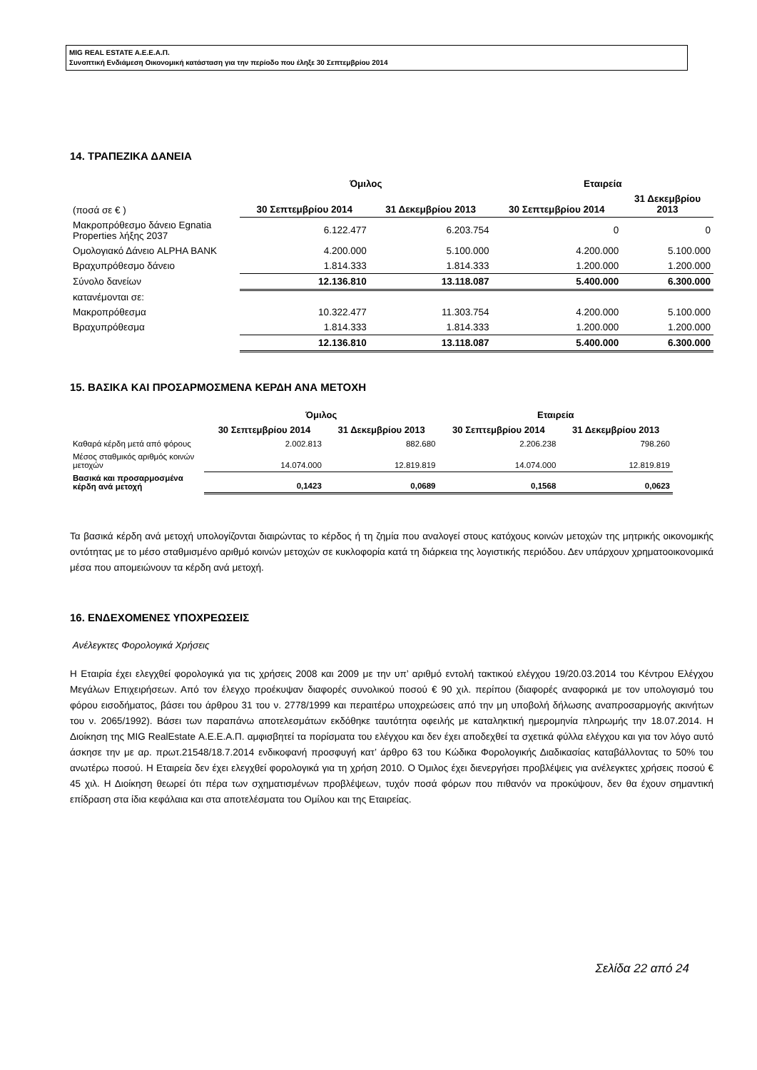MIG REAL ESTATE A.E.E.A.Π.
Συνοπτική Ενδιάμεση Οικονομική κατάσταση για την περίοδο που έληξε 30 Σεπτεμβρίου 2014
14. ΤΡΑΠΕΖΙΚΑ ΔΑΝΕΙΑ
| | Όμιλος | | Εταιρεία | |
| --- | --- | --- | --- | --- |
| (ποσά σε € ) | 30 Σεπτεμβρίου 2014 | 31 Δεκεμβρίου 2013 | 30 Σεπτεμβρίου 2014 | 31 Δεκεμβρίου 2013 |
| Μακροπρόθεσμο δάνειο Egnatia Properties λήξης 2037 | 6.122.477 | 6.203.754 | 0 | 0 |
| Ομολογιακό Δάνειο ALPHA BANK | 4.200.000 | 5.100.000 | 4.200.000 | 5.100.000 |
| Βραχυπρόθεσμο δάνειο | 1.814.333 | 1.814.333 | 1.200.000 | 1.200.000 |
| Σύνολο δανείων | 12.136.810 | 13.118.087 | 5.400.000 | 6.300.000 |
| κατανέμονται σε: | | | | |
| Μακροπρόθεσμα | 10.322.477 | 11.303.754 | 4.200.000 | 5.100.000 |
| Βραχυπρόθεσμα | 1.814.333 | 1.814.333 | 1.200.000 | 1.200.000 |
| | 12.136.810 | 13.118.087 | 5.400.000 | 6.300.000 |
15. ΒΑΣΙΚΑ ΚΑΙ ΠΡΟΣΑΡΜΟΣΜΕΝΑ ΚΕΡΔΗ ΑΝΑ ΜΕΤΟΧΗ
| | Όμιλος | | Εταιρεία | |
| --- | --- | --- | --- | --- |
| | 30 Σεπτεμβρίου 2014 | 31 Δεκεμβρίου 2013 | 30 Σεπτεμβρίου 2014 | 31 Δεκεμβρίου 2013 |
| Καθαρά κέρδη μετά από φόρους | 2.002.813 | 882.680 | 2.206.238 | 798.260 |
| Μέσος σταθμικός αριθμός κοινών μετοχών | 14.074.000 | 12.819.819 | 14.074.000 | 12.819.819 |
| Βασικά και προσαρμοσμένα κέρδη ανά μετοχή | 0,1423 | 0,0689 | 0,1568 | 0,0623 |
Τα βασικά κέρδη ανά μετοχή υπολογίζονται διαιρώντας το κέρδος ή τη ζημία που αναλογεί στους κατόχους κοινών μετοχών της μητρικής οικονομικής οντότητας με το μέσο σταθμισμένο αριθμό κοινών μετοχών σε κυκλοφορία κατά τη διάρκεια της λογιστικής περιόδου. Δεν υπάρχουν χρηματοοικονομικά μέσα που απομειώνουν τα κέρδη ανά μετοχή.
16. ΕΝΔΕΧΟΜΕΝΕΣ ΥΠΟΧΡΕΩΣΕΙΣ
Ανέλεγκτες Φορολογικά Χρήσεις
Η Εταιρία έχει ελεγχθεί φορολογικά για τις χρήσεις 2008 και 2009 με την υπ’ αριθμό εντολή τακτικού ελέγχου 19/20.03.2014 του Κέντρου Ελέγχου Μεγάλων Επιχειρήσεων. Από τον έλεγχο προέκυψαν διαφορές συνολικού ποσού € 90 χιλ. περίπου (διαφορές αναφορικά με τον υπολογισμό του φόρου εισοδήματος, βάσει του άρθρου 31 του ν. 2778/1999 και περαιτέρω υποχρεώσεις από την μη υποβολή δήλωσης αναπροσαρμογής ακινήτων του ν. 2065/1992). Βάσει των παραπάνω αποτελεσμάτων εκδόθηκε ταυτότητα οφειλής με καταληκτική ημερομηνία πληρωμής την 18.07.2014. Η Διοίκηση της MIG RealEstate Α.Ε.Ε.Α.Π. αμφισβητεί τα πορίσματα του ελέγχου και δεν έχει αποδεχθεί τα σχετικά φύλλα ελέγχου και για τον λόγο αυτό άσκησε την με αρ. πρωτ.21548/18.7.2014 ενδικοφανή προσφυγή κατ’ άρθρο 63 του Κώδικα Φορολογικής Διαδικασίας καταβάλλοντας το 50% του ανωτέρω ποσού. Η Εταιρεία δεν έχει ελεγχθεί φορολογικά για τη χρήση 2010. Ο Όμιλος έχει διενεργήσει προβλέψεις για ανέλεγκτες χρήσεις ποσού € 45 χιλ. Η Διοίκηση θεωρεί ότι πέρα των σχηματισμένων προβλέψεων, τυχόν ποσά φόρων που πιθανόν να προκύψουν, δεν θα έχουν σημαντική επίδραση στα ίδια κεφάλαια και στα αποτελέσματα του Ομίλου και της Εταιρείας.
Σελίδα 22 από 24